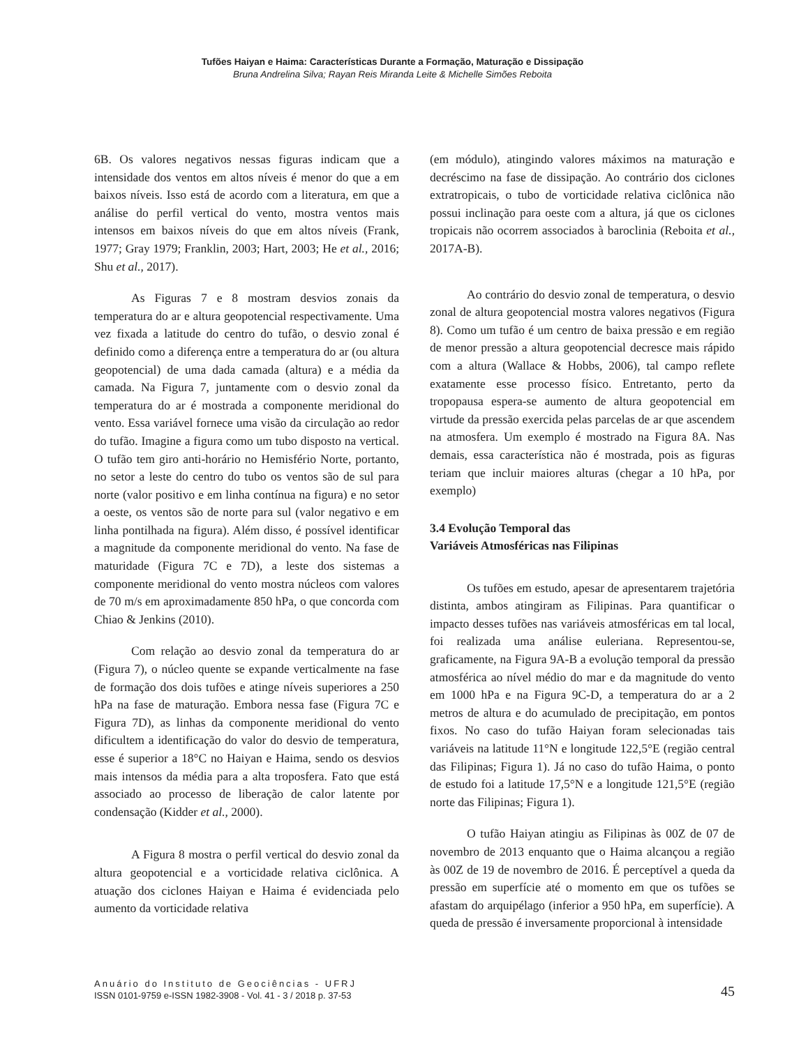Tufões Haiyan e Haima: Características Durante a Formação, Maturação e Dissipação
Bruna Andrelina Silva; Rayan Reis Miranda Leite & Michelle Simões Reboita
6B. Os valores negativos nessas figuras indicam que a intensidade dos ventos em altos níveis é menor do que a em baixos níveis. Isso está de acordo com a literatura, em que a análise do perfil vertical do vento, mostra ventos mais intensos em baixos níveis do que em altos níveis (Frank, 1977; Gray 1979; Franklin, 2003; Hart, 2003; He et al., 2016; Shu et al., 2017).
As Figuras 7 e 8 mostram desvios zonais da temperatura do ar e altura geopotencial respectivamente. Uma vez fixada a latitude do centro do tufão, o desvio zonal é definido como a diferença entre a temperatura do ar (ou altura geopotencial) de uma dada camada (altura) e a média da camada. Na Figura 7, juntamente com o desvio zonal da temperatura do ar é mostrada a componente meridional do vento. Essa variável fornece uma visão da circulação ao redor do tufão. Imagine a figura como um tubo disposto na vertical. O tufão tem giro anti-horário no Hemisfério Norte, portanto, no setor a leste do centro do tubo os ventos são de sul para norte (valor positivo e em linha contínua na figura) e no setor a oeste, os ventos são de norte para sul (valor negativo e em linha pontilhada na figura). Além disso, é possível identificar a magnitude da componente meridional do vento. Na fase de maturidade (Figura 7C e 7D), a leste dos sistemas a componente meridional do vento mostra núcleos com valores de 70 m/s em aproximadamente 850 hPa, o que concorda com Chiao & Jenkins (2010).
Com relação ao desvio zonal da temperatura do ar (Figura 7), o núcleo quente se expande verticalmente na fase de formação dos dois tufões e atinge níveis superiores a 250 hPa na fase de maturação. Embora nessa fase (Figura 7C e Figura 7D), as linhas da componente meridional do vento dificultem a identificação do valor do desvio de temperatura, esse é superior a 18°C no Haiyan e Haima, sendo os desvios mais intensos da média para a alta troposfera. Fato que está associado ao processo de liberação de calor latente por condensação (Kidder et al., 2000).
A Figura 8 mostra o perfil vertical do desvio zonal da altura geopotencial e a vorticidade relativa ciclônica. A atuação dos ciclones Haiyan e Haima é evidenciada pelo aumento da vorticidade relativa
(em módulo), atingindo valores máximos na maturação e decréscimo na fase de dissipação. Ao contrário dos ciclones extratropicais, o tubo de vorticidade relativa ciclônica não possui inclinação para oeste com a altura, já que os ciclones tropicais não ocorrem associados à baroclinia (Reboita et al., 2017A-B).
Ao contrário do desvio zonal de temperatura, o desvio zonal de altura geopotencial mostra valores negativos (Figura 8). Como um tufão é um centro de baixa pressão e em região de menor pressão a altura geopotencial decresce mais rápido com a altura (Wallace & Hobbs, 2006), tal campo reflete exatamente esse processo físico. Entretanto, perto da tropopausa espera-se aumento de altura geopotencial em virtude da pressão exercida pelas parcelas de ar que ascendem na atmosfera. Um exemplo é mostrado na Figura 8A. Nas demais, essa característica não é mostrada, pois as figuras teriam que incluir maiores alturas (chegar a 10 hPa, por exemplo)
3.4 Evolução Temporal das
Variáveis Atmosféricas nas Filipinas
Os tufões em estudo, apesar de apresentarem trajetória distinta, ambos atingiram as Filipinas. Para quantificar o impacto desses tufões nas variáveis atmosféricas em tal local, foi realizada uma análise euleriana. Representou-se, graficamente, na Figura 9A-B a evolução temporal da pressão atmosférica ao nível médio do mar e da magnitude do vento em 1000 hPa e na Figura 9C-D, a temperatura do ar a 2 metros de altura e do acumulado de precipitação, em pontos fixos. No caso do tufão Haiyan foram selecionadas tais variáveis na latitude 11°N e longitude 122,5°E (região central das Filipinas; Figura 1). Já no caso do tufão Haima, o ponto de estudo foi a latitude 17,5°N e a longitude 121,5°E (região norte das Filipinas; Figura 1).
O tufão Haiyan atingiu as Filipinas às 00Z de 07 de novembro de 2013 enquanto que o Haima alcançou a região às 00Z de 19 de novembro de 2016. É perceptível a queda da pressão em superfície até o momento em que os tufões se afastam do arquipélago (inferior a 950 hPa, em superfície). A queda de pressão é inversamente proporcional à intensidade
Anuário do Instituto de Geociências - UFRJ
ISSN 0101-9759 e-ISSN 1982-3908 - Vol. 41 - 3 / 2018 p. 37-53
45